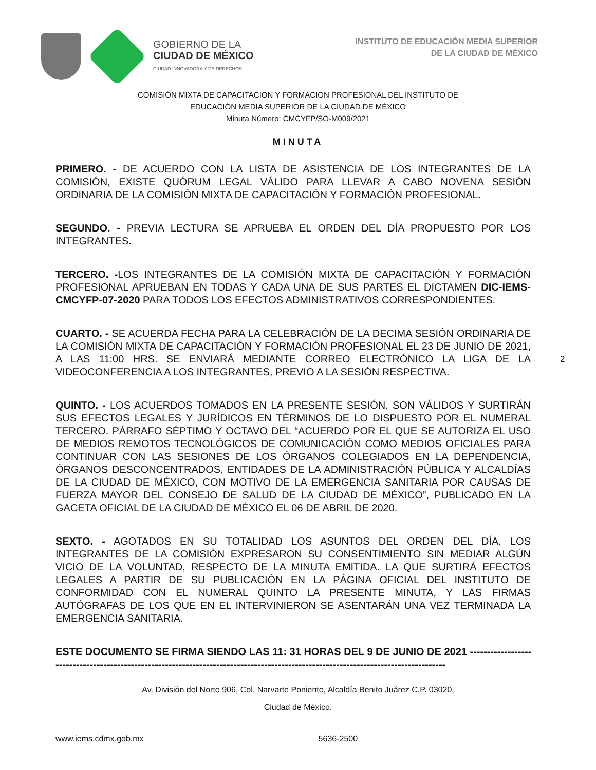GOBIERNO DE LA
CIUDAD DE MÉXICO
CIUDAD INNOVADORA Y DE DERECHOS
INSTITUTO DE EDUCACIÓN MEDIA SUPERIOR
DE LA CIUDAD DE MÉXICO
COMISIÓN MIXTA DE CAPACITACION Y FORMACION PROFESIONAL DEL INSTITUTO DE
EDUCACIÓN MEDIA SUPERIOR DE LA CIUDAD DE MÉXICO
Minuta Número: CMCYFP/SO-M009/2021
MINUTA
PRIMERO. - DE ACUERDO CON LA LISTA DE ASISTENCIA DE LOS INTEGRANTES DE LA COMISIÓN, EXISTE QUÓRUM LEGAL VÁLIDO PARA LLEVAR A CABO NOVENA SESIÓN ORDINARIA DE LA COMISIÓN MIXTA DE CAPACITACIÓN Y FORMACIÓN PROFESIONAL.
SEGUNDO. - PREVIA LECTURA SE APRUEBA EL ORDEN DEL DÍA PROPUESTO POR LOS INTEGRANTES.
TERCERO. -LOS INTEGRANTES DE LA COMISIÓN MIXTA DE CAPACITACIÓN Y FORMACIÓN PROFESIONAL APRUEBAN EN TODAS Y CADA UNA DE SUS PARTES EL DICTAMEN DIC-IEMS-CMCYFP-07-2020 PARA TODOS LOS EFECTOS ADMINISTRATIVOS CORRESPONDIENTES.
CUARTO. - SE ACUERDA FECHA PARA LA CELEBRACIÓN DE LA DECIMA SESIÓN ORDINARIA DE LA COMISIÓN MIXTA DE CAPACITACIÓN Y FORMACIÓN PROFESIONAL EL 23 DE JUNIO DE 2021, A LAS 11:00 HRS. SE ENVIARÁ MEDIANTE CORREO ELECTRÓNICO LA LIGA DE LA VIDEOCONFERENCIA A LOS INTEGRANTES, PREVIO A LA SESIÓN RESPECTIVA.
QUINTO. - LOS ACUERDOS TOMADOS EN LA PRESENTE SESIÓN, SON VÁLIDOS Y SURTIRÁN SUS EFECTOS LEGALES Y JURÍDICOS EN TÉRMINOS DE LO DISPUESTO POR EL NUMERAL TERCERO. PÁRRAFO SÉPTIMO Y OCTAVO DEL “ACUERDO POR EL QUE SE AUTORIZA EL USO DE MEDIOS REMOTOS TECNOLÓGICOS DE COMUNICACIÓN COMO MEDIOS OFICIALES PARA CONTINUAR CON LAS SESIONES DE LOS ÓRGANOS COLEGIADOS EN LA DEPENDENCIA, ÓRGANOS DESCONCENTRADOS, ENTIDADES DE LA ADMINISTRACIÓN PÚBLICA Y ALCALDÍAS DE LA CIUDAD DE MÉXICO, CON MOTIVO DE LA EMERGENCIA SANITARIA POR CAUSAS DE FUERZA MAYOR DEL CONSEJO DE SALUD DE LA CIUDAD DE MÉXICO”, PUBLICADO EN LA GACETA OFICIAL DE LA CIUDAD DE MÉXICO EL 06 DE ABRIL DE 2020.
SEXTO. - AGOTADOS EN SU TOTALIDAD LOS ASUNTOS DEL ORDEN DEL DÍA, LOS INTEGRANTES DE LA COMISIÓN EXPRESARON SU CONSENTIMIENTO SIN MEDIAR ALGÚN VICIO DE LA VOLUNTAD, RESPECTO DE LA MINUTA EMITIDA. LA QUE SURTIRÁ EFECTOS LEGALES A PARTIR DE SU PUBLICACIÓN EN LA PÁGINA OFICIAL DEL INSTITUTO DE CONFORMIDAD CON EL NUMERAL QUINTO LA PRESENTE MINUTA, Y LAS FIRMAS AUTÓGRAFAS DE LOS QUE EN EL INTERVINIERON SE ASENTARÁN UNA VEZ TERMINADA LA EMERGENCIA SANITARIA.
ESTE DOCUMENTO SE FIRMA SIENDO LAS 11: 31 HORAS DEL 9 DE JUNIO DE 2021 --------------------------------
------------------------------------------------------------------------------------------------------------------
2
Av. División del Norte 906, Col. Narvarte Poniente, Alcaldía Benito Juárez C.P. 03020,
Ciudad de México.
www.iems.cdmx.gob.mx 5636-2500